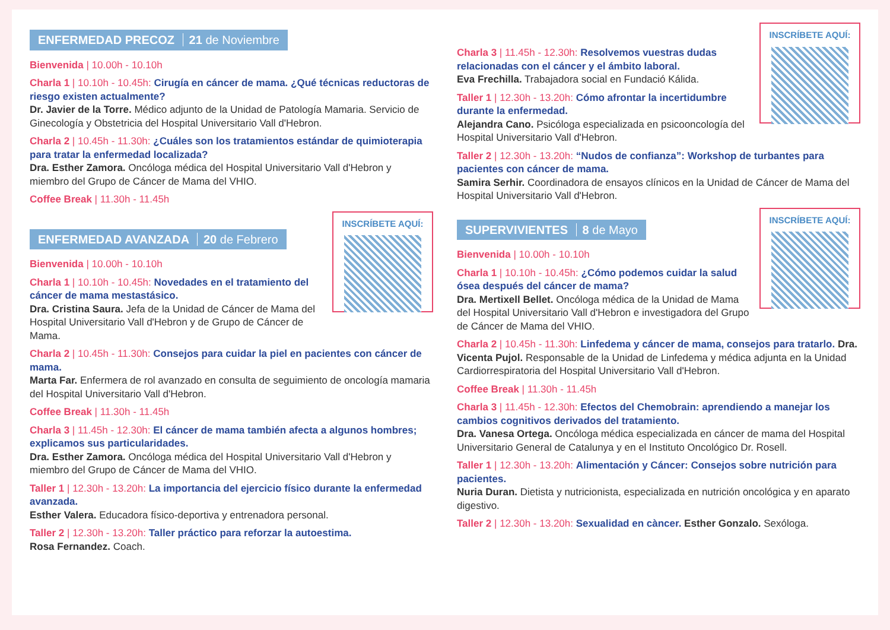ENFERMEDAD PRECOZ 21 de Noviembre
Bienvenida | 10.00h - 10.10h
Charla 1 | 10.10h - 10.45h: Cirugía en cáncer de mama. ¿Qué técnicas reductoras de riesgo existen actualmente?
Dr. Javier de la Torre. Médico adjunto de la Unidad de Patología Mamaria. Servicio de Ginecología y Obstetricia del Hospital Universitario Vall d'Hebron.
Charla 2 | 10.45h - 11.30h: ¿Cuáles son los tratamientos estándar de quimioterapia para tratar la enfermedad localizada?
Dra. Esther Zamora. Oncóloga médica del Hospital Universitario Vall d'Hebron y miembro del Grupo de Cáncer de Mama del VHIO.
Coffee Break | 11.30h - 11.45h
ENFERMEDAD AVANZADA 20 de Febrero
INSCRÍBETE AQUÍ:
Bienvenida | 10.00h - 10.10h
Charla 1 | 10.10h - 10.45h: Novedades en el tratamiento del cáncer de mama mestastásico.
Dra. Cristina Saura. Jefa de la Unidad de Cáncer de Mama del Hospital Universitario Vall d'Hebron y de Grupo de Cáncer de Mama.
Charla 2 | 10.45h - 11.30h: Consejos para cuidar la piel en pacientes con cáncer de mama.
Marta Far. Enfermera de rol avanzado en consulta de seguimiento de oncología mamaria del Hospital Universitario Vall d'Hebron.
Coffee Break | 11.30h - 11.45h
Charla 3 | 11.45h - 12.30h: El cáncer de mama también afecta a algunos hombres; explicamos sus particularidades.
Dra. Esther Zamora. Oncóloga médica del Hospital Universitario Vall d'Hebron y miembro del Grupo de Cáncer de Mama del VHIO.
Taller 1 | 12.30h - 13.20h: La importancia del ejercicio físico durante la enfermedad avanzada.
Esther Valera. Educadora físico-deportiva y entrenadora personal.
Taller 2 | 12.30h - 13.20h: Taller práctico para reforzar la autoestima.
Rosa Fernandez. Coach.
INSCRÍBETE AQUÍ:
Charla 3 | 11.45h - 12.30h: Resolvemos vuestras dudas relacionadas con el cáncer y el ámbito laboral.
Eva Frechilla. Trabajadora social en Fundació Kálida.
Taller 1 | 12.30h - 13.20h: Cómo afrontar la incertidumbre durante la enfermedad.
Alejandra Cano. Psicóloga especializada en psicooncología del Hospital Universitario Vall d'Hebron.
Taller 2 | 12.30h - 13.20h: “Nudos de confianza”: Workshop de turbantes para pacientes con cáncer de mama.
Samira Serhir. Coordinadora de ensayos clínicos en la Unidad de Cáncer de Mama del Hospital Universitario Vall d'Hebron.
SUPERVIVIENTES 8 de Mayo
INSCRÍBETE AQUÍ:
Bienvenida | 10.00h - 10.10h
Charla 1 | 10.10h - 10.45h: ¿Cómo podemos cuidar la salud ósea después del cáncer de mama?
Dra. Mertixell Bellet. Oncóloga médica de la Unidad de Mama del Hospital Universitario Vall d'Hebron e investigadora del Grupo de Cáncer de Mama del VHIO.
Charla 2 | 10.45h - 11.30h: Linfedema y cáncer de mama, consejos para tratarlo. Dra. Vicenta Pujol. Responsable de la Unidad de Linfedema y médica adjunta en la Unidad Cardiorrespiratoria del Hospital Universitario Vall d'Hebron.
Coffee Break | 11.30h - 11.45h
Charla 3 | 11.45h - 12.30h: Efectos del Chemobrain: aprendiendo a manejar los cambios cognitivos derivados del tratamiento.
Dra. Vanesa Ortega. Oncóloga médica especializada en cáncer de mama del Hospital Universitario General de Catalunya y en el Instituto Oncológico Dr. Rosell.
Taller 1 | 12.30h - 13.20h: Alimentación y Cáncer: Consejos sobre nutrición para pacientes.
Nuria Duran. Dietista y nutricionista, especializada en nutrición oncológica y en aparato digestivo.
Taller 2 | 12.30h - 13.20h: Sexualidad en càncer. Esther Gonzalo. Sexóloga.